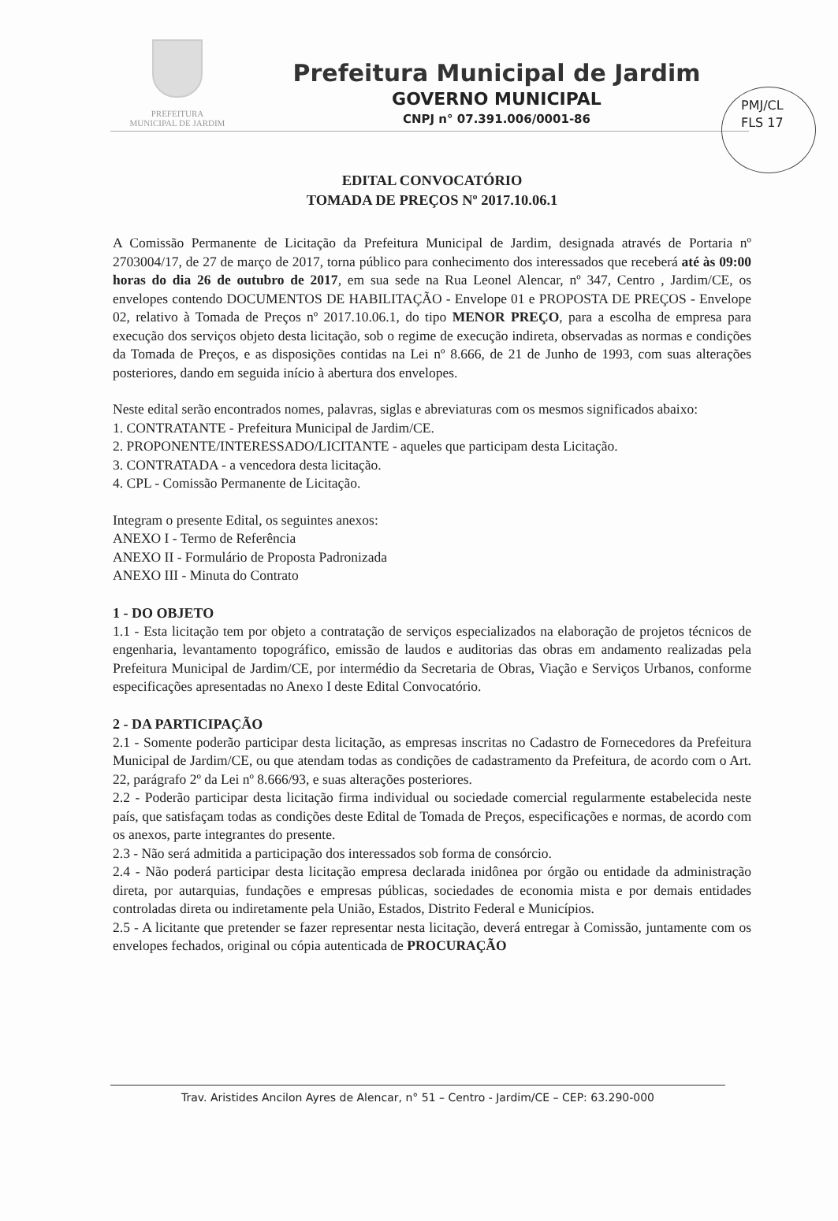PREFEITURA
MUNICIPAL DE JARDIM
Prefeitura Municipal de Jardim
GOVERNO MUNICIPAL
CNPJ n° 07.391.006/0001-86
PMJ/CL
FLS 17
EDITAL CONVOCATÓRIO
TOMADA DE PREÇOS Nº 2017.10.06.1
A Comissão Permanente de Licitação da Prefeitura Municipal de Jardim, designada através de Portaria nº 2703004/17, de 27 de março de 2017, torna público para conhecimento dos interessados que receberá até às 09:00 horas do dia 26 de outubro de 2017, em sua sede na Rua Leonel Alencar, nº 347, Centro , Jardim/CE, os envelopes contendo DOCUMENTOS DE HABILITAÇÃO - Envelope 01 e PROPOSTA DE PREÇOS - Envelope 02, relativo à Tomada de Preços nº 2017.10.06.1, do tipo MENOR PREÇO, para a escolha de empresa para execução dos serviços objeto desta licitação, sob o regime de execução indireta, observadas as normas e condições da Tomada de Preços, e as disposições contidas na Lei nº 8.666, de 21 de Junho de 1993, com suas alterações posteriores, dando em seguida início à abertura dos envelopes.
Neste edital serão encontrados nomes, palavras, siglas e abreviaturas com os mesmos significados abaixo:
1. CONTRATANTE - Prefeitura Municipal de Jardim/CE.
2. PROPONENTE/INTERESSADO/LICITANTE - aqueles que participam desta Licitação.
3. CONTRATADA - a vencedora desta licitação.
4. CPL - Comissão Permanente de Licitação.
Integram o presente Edital, os seguintes anexos:
ANEXO I - Termo de Referência
ANEXO II - Formulário de Proposta Padronizada
ANEXO III - Minuta do Contrato
1 - DO OBJETO
1.1 - Esta licitação tem por objeto a contratação de serviços especializados na elaboração de projetos técnicos de engenharia, levantamento topográfico, emissão de laudos e auditorias das obras em andamento realizadas pela Prefeitura Municipal de Jardim/CE, por intermédio da Secretaria de Obras, Viação e Serviços Urbanos, conforme especificações apresentadas no Anexo I deste Edital Convocatório.
2 - DA PARTICIPAÇÃO
2.1 - Somente poderão participar desta licitação, as empresas inscritas no Cadastro de Fornecedores da Prefeitura Municipal de Jardim/CE, ou que atendam todas as condições de cadastramento da Prefeitura, de acordo com o Art. 22, parágrafo 2º da Lei nº 8.666/93, e suas alterações posteriores.
2.2 - Poderão participar desta licitação firma individual ou sociedade comercial regularmente estabelecida neste país, que satisfaçam todas as condições deste Edital de Tomada de Preços, especificações e normas, de acordo com os anexos, parte integrantes do presente.
2.3 - Não será admitida a participação dos interessados sob forma de consórcio.
2.4 - Não poderá participar desta licitação empresa declarada inidônea por órgão ou entidade da administração direta, por autarquias, fundações e empresas públicas, sociedades de economia mista e por demais entidades controladas direta ou indiretamente pela União, Estados, Distrito Federal e Municípios.
2.5 - A licitante que pretender se fazer representar nesta licitação, deverá entregar à Comissão, juntamente com os envelopes fechados, original ou cópia autenticada de PROCURAÇÃO
Trav. Aristides Ancilon Ayres de Alencar, n° 51 – Centro - Jardim/CE – CEP: 63.290-000